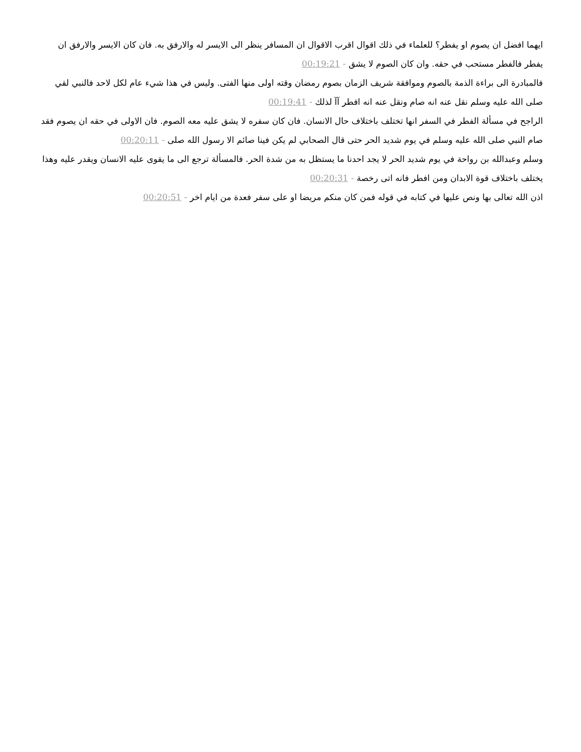ايهما افضل ان يصوم او يفطر؟ للعلماء في ذلك اقوال اقرب الاقوال ان المسافر ينظر الى الايسر له والارفق به. فان كان الايسر والارفق ان يفطر فالفطر مستحب في حقه. وان كان الصوم لا يشق - 00:19:21
فالمبادرة الى براءة الذمة بالصوم وموافقة شريف الزمان بصوم رمضان وقته اولى منها الفتى. وليس في هذا شيء عام لكل لاحد فالنبي لقي صلى الله عليه وسلم نقل عنه انه صام ونقل عنه انه افطر آآ لذلك - 00:19:41
الراجح في مسألة الفطر في السفر انها تختلف باختلاف حال الانسان. فان كان سفره لا يشق عليه معه الصوم. فان الاولى في حقه ان يصوم فقد صام النبي صلى الله عليه وسلم في يوم شديد الحر حتى قال الصحابي لم يكن فينا صائم الا رسول الله صلى - 00:20:11
وسلم وعبدالله بن رواحة في يوم شديد الحر لا يجد احدنا ما يستظل به من شدة الحر. فالمسألة ترجع الى ما يقوى عليه الانسان ويقدر عليه وهذا يختلف باختلاف قوة الابدان ومن افطر فانه اتى رخصة - 00:20:31
اذن الله تعالى بها ونص عليها في كتابه في قوله فمن كان منكم مريضا او على سفر فعدة من ايام اخر - 00:20:51